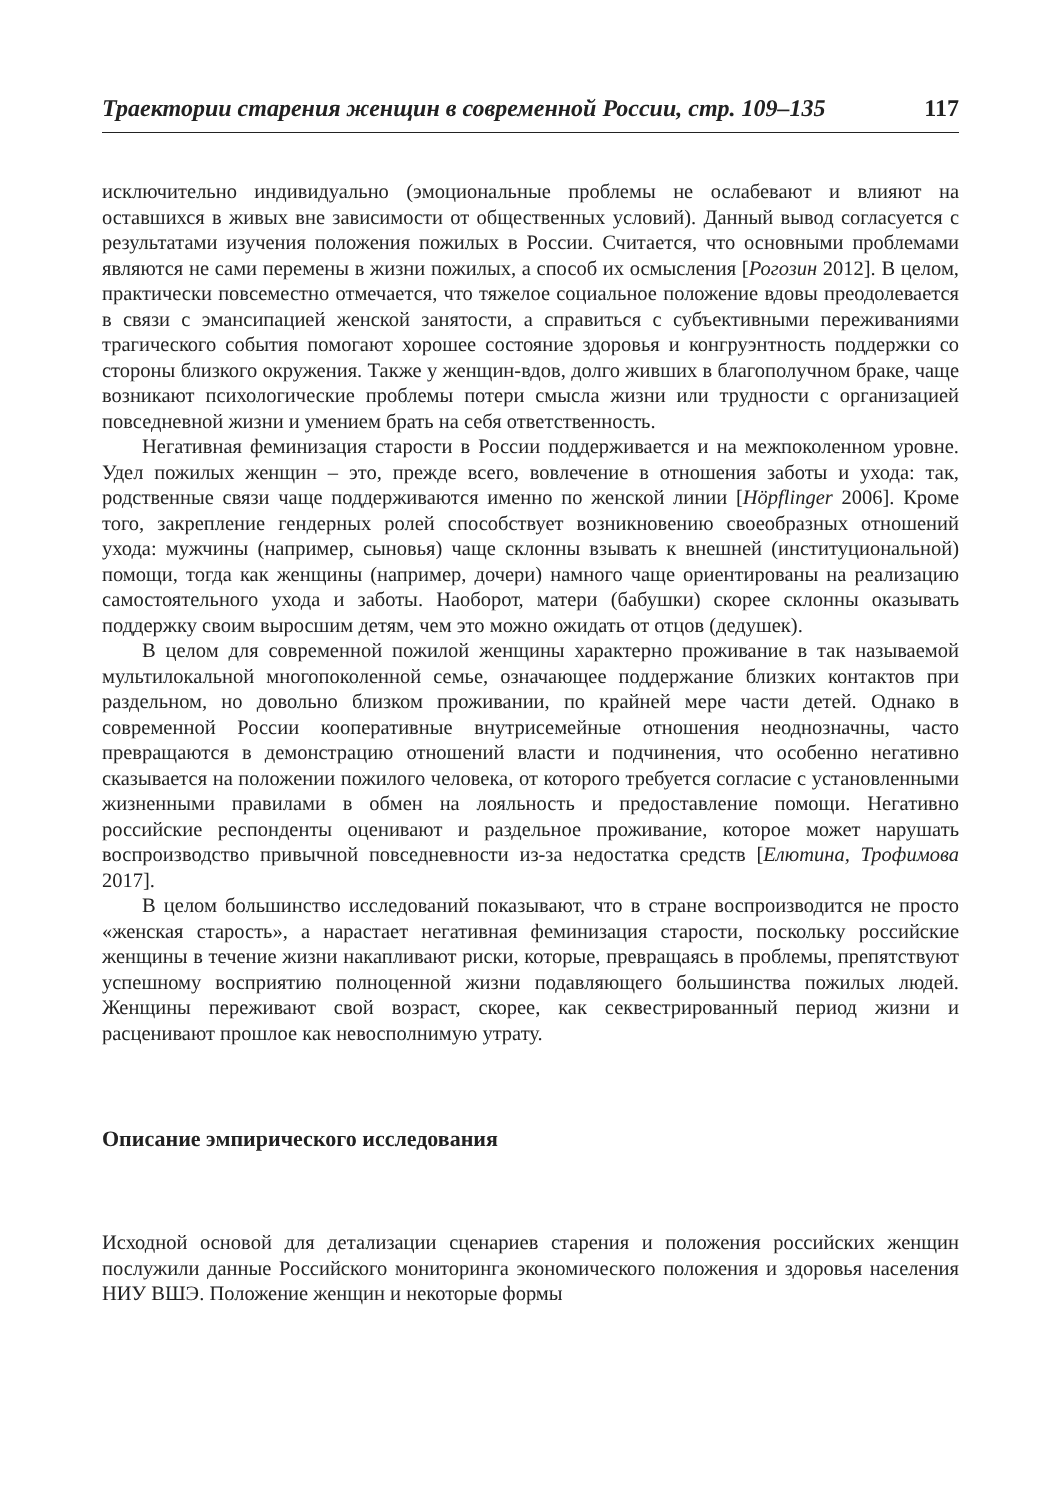Траектории старения женщин в современной России, стр. 109–135 117
исключительно индивидуально (эмоциональные проблемы не ослабевают и влияют на оставшихся в живых вне зависимости от общественных условий). Данный вывод согласуется с результатами изучения положения пожилых в России. Считается, что основными проблемами являются не сами перемены в жизни пожилых, а способ их осмысления [Рогозин 2012]. В целом, практически повсеместно отмечается, что тяжелое социальное положение вдовы преодолевается в связи с эмансипацией женской занятости, а справиться с субъективными переживаниями трагического события помогают хорошее состояние здоровья и конгруэнтность поддержки со стороны близкого окружения. Также у женщин-вдов, долго живших в благополучном браке, чаще возникают психологические проблемы потери смысла жизни или трудности с организацией повседневной жизни и умением брать на себя ответственность.
Негативная феминизация старости в России поддерживается и на межпоколенном уровне. Удел пожилых женщин – это, прежде всего, вовлечение в отношения заботы и ухода: так, родственные связи чаще поддерживаются именно по женской линии [Höpflinger 2006]. Кроме того, закрепление гендерных ролей способствует возникновению своеобразных отношений ухода: мужчины (например, сыновья) чаще склонны взывать к внешней (институциональной) помощи, тогда как женщины (например, дочери) намного чаще ориентированы на реализацию самостоятельного ухода и заботы. Наоборот, матери (бабушки) скорее склонны оказывать поддержку своим выросшим детям, чем это можно ожидать от отцов (дедушек).
В целом для современной пожилой женщины характерно проживание в так называемой мультилокальной многопоколенной семье, означающее поддержание близких контактов при раздельном, но довольно близком проживании, по крайней мере части детей. Однако в современной России кооперативные внутрисемейные отношения неоднозначны, часто превращаются в демонстрацию отношений власти и подчинения, что особенно негативно сказывается на положении пожилого человека, от которого требуется согласие с установленными жизненными правилами в обмен на лояльность и предоставление помощи. Негативно российские респонденты оценивают и раздельное проживание, которое может нарушать воспроизводство привычной повседневности из-за недостатка средств [Елютина, Трофимова 2017].
В целом большинство исследований показывают, что в стране воспроизводится не просто «женская старость», а нарастает негативная феминизация старости, поскольку российские женщины в течение жизни накапливают риски, которые, превращаясь в проблемы, препятствуют успешному восприятию полноценной жизни подавляющего большинства пожилых людей. Женщины переживают свой возраст, скорее, как секвестрированный период жизни и расценивают прошлое как невосполнимую утрату.
Описание эмпирического исследования
Исходной основой для детализации сценариев старения и положения российских женщин послужили данные Российского мониторинга экономического положения и здоровья населения НИУ ВШЭ. Положение женщин и некоторые формы